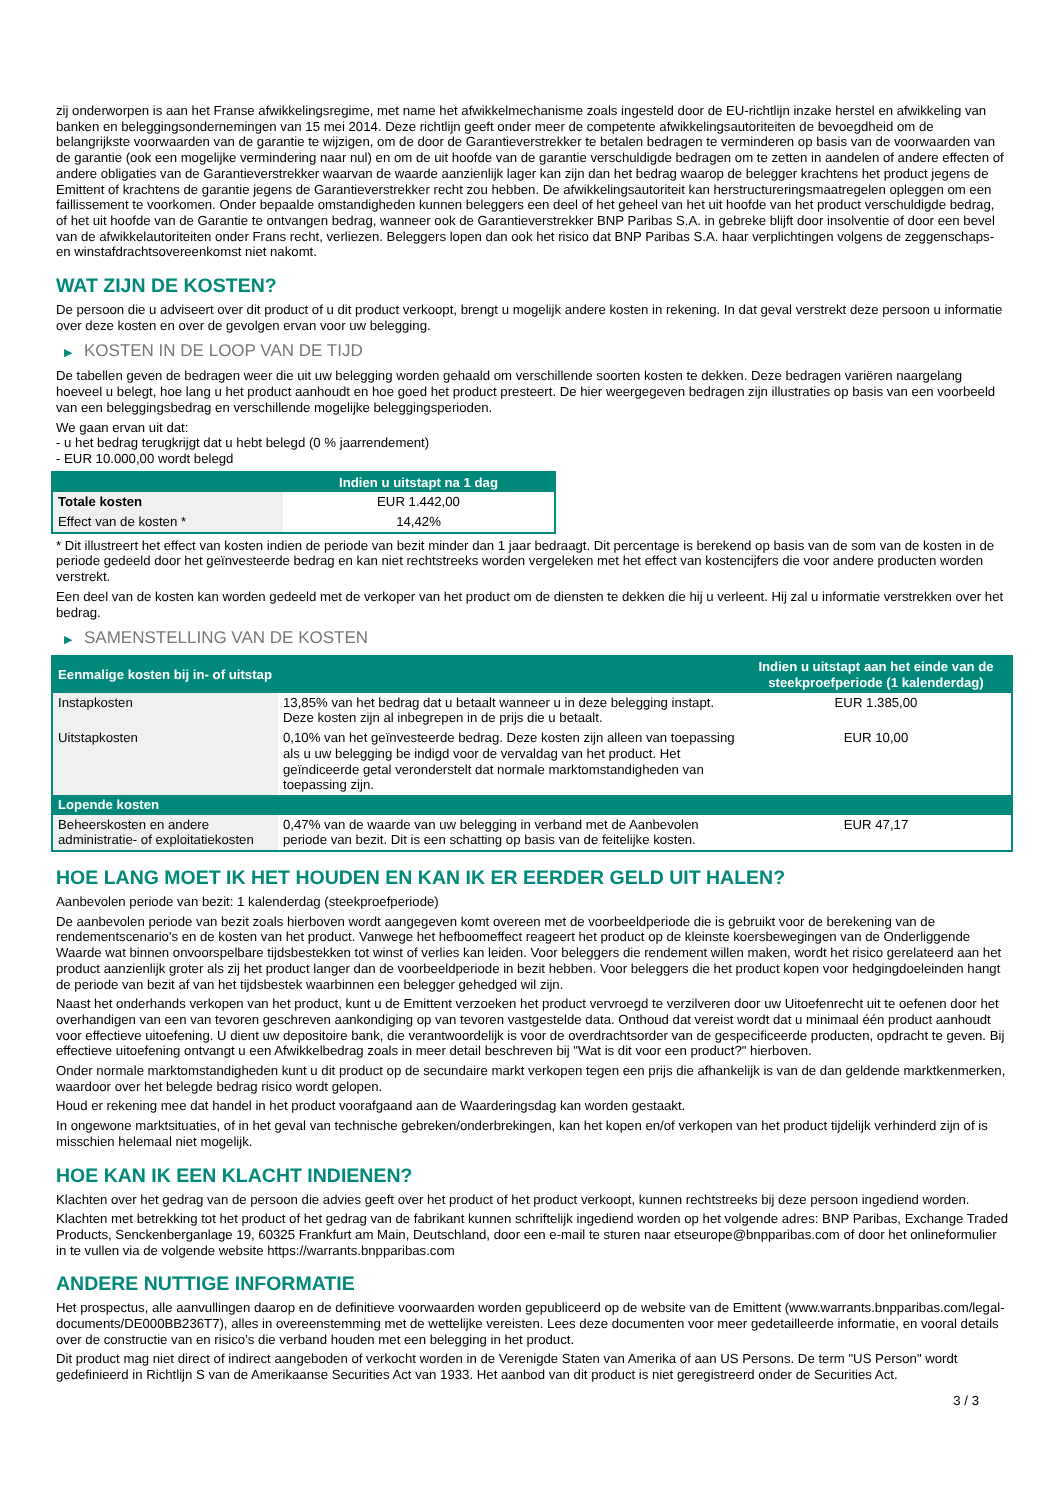zij onderworpen is aan het Franse afwikkelingsregime, met name het afwikkelmechanisme zoals ingesteld door de EU-richtlijn inzake herstel en afwikkeling van banken en beleggingsondernemingen van 15 mei 2014. Deze richtlijn geeft onder meer de competente afwikkelingsautoriteiten de bevoegdheid om de belangrijkste voorwaarden van de garantie te wijzigen, om de door de Garantieverstrekker te betalen bedragen te verminderen op basis van de voorwaarden van de garantie (ook een mogelijke vermindering naar nul) en om de uit hoofde van de garantie verschuldigde bedragen om te zetten in aandelen of andere effecten of andere obligaties van de Garantieverstrekker waarvan de waarde aanzienlijk lager kan zijn dan het bedrag waarop de belegger krachtens het product jegens de Emittent of krachtens de garantie jegens de Garantieverstrekker recht zou hebben. De afwikkelingsautoriteit kan herstructureringsmaatregelen opleggen om een faillissement te voorkomen. Onder bepaalde omstandigheden kunnen beleggers een deel of het geheel van het uit hoofde van het product verschuldigde bedrag, of het uit hoofde van de Garantie te ontvangen bedrag, wanneer ook de Garantieverstrekker BNP Paribas S.A. in gebreke blijft door insolventie of door een bevel van de afwikkelautoriteiten onder Frans recht, verliezen. Beleggers lopen dan ook het risico dat BNP Paribas S.A. haar verplichtingen volgens de zeggenschaps- en winstafdrachtsovereenkomst niet nakomt.
WAT ZIJN DE KOSTEN?
De persoon die u adviseert over dit product of u dit product verkoopt, brengt u mogelijk andere kosten in rekening. In dat geval verstrekt deze persoon u informatie over deze kosten en over de gevolgen ervan voor uw belegging.
▶ KOSTEN IN DE LOOP VAN DE TIJD
De tabellen geven de bedragen weer die uit uw belegging worden gehaald om verschillende soorten kosten te dekken. Deze bedragen variëren naargelang hoeveel u belegt, hoe lang u het product aanhoudt en hoe goed het product presteert. De hier weergegeven bedragen zijn illustraties op basis van een voorbeeld van een beleggingsbedrag en verschillende mogelijke beleggingsperioden.
We gaan ervan uit dat:
- u het bedrag terugkrijgt dat u hebt belegd (0 % jaarrendement)
- EUR 10.000,00 wordt belegd
| | Indien u uitstapt na 1 dag |
| --- | --- |
| Totale kosten | EUR 1.442,00 |
| Effect van de kosten * | 14,42% |
* Dit illustreert het effect van kosten indien de periode van bezit minder dan 1 jaar bedraagt. Dit percentage is berekend op basis van de som van de kosten in de periode gedeeld door het geïnvesteerde bedrag en kan niet rechtstreeks worden vergeleken met het effect van kostencijfers die voor andere producten worden verstrekt.
Een deel van de kosten kan worden gedeeld met de verkoper van het product om de diensten te dekken die hij u verleent. Hij zal u informatie verstrekken over het bedrag.
▶ SAMENSTELLING VAN DE KOSTEN
| Eenmalige kosten bij in- of uitstap | | Indien u uitstapt aan het einde van de steekproefperiode (1 kalenderdag) |
| --- | --- | --- |
| Instapkosten | 13,85% van het bedrag dat u betaalt wanneer u in deze belegging instapt. Deze kosten zijn al inbegrepen in de prijs die u betaalt. | EUR 1.385,00 |
| Uitstapkosten | 0,10% van het geïnvesteerde bedrag. Deze kosten zijn alleen van toepassing als u uw belegging be indigd voor de vervaldag van het product. Het geïndiceerde getal veronderstelt dat normale marktomstandigheden van toepassing zijn. | EUR 10,00 |
| Lopende kosten | | |
| Beheerskosten en andere administratie- of exploitatiekosten | 0,47% van de waarde van uw belegging in verband met de Aanbevolen periode van bezit. Dit is een schatting op basis van de feitelijke kosten. | EUR 47,17 |
HOE LANG MOET IK HET HOUDEN EN KAN IK ER EERDER GELD UIT HALEN?
Aanbevolen periode van bezit: 1 kalenderdag (steekproefperiode)
De aanbevolen periode van bezit zoals hierboven wordt aangegeven komt overeen met de voorbeeldperiode die is gebruikt voor de berekening van de rendementscenario's en de kosten van het product. Vanwege het hefboomeffect reageert het product op de kleinste koersbewegingen van de Onderliggende Waarde wat binnen onvoorspelbare tijdsbestekken tot winst of verlies kan leiden. Voor beleggers die rendement willen maken, wordt het risico gerelateerd aan het product aanzienlijk groter als zij het product langer dan de voorbeeldperiode in bezit hebben. Voor beleggers die het product kopen voor hedgingdoeleinden hangt de periode van bezit af van het tijdsbestek waarbinnen een belegger gehedged wil zijn.
Naast het onderhands verkopen van het product, kunt u de Emittent verzoeken het product vervroegd te verzilveren door uw Uitoefenrecht uit te oefenen door het overhandigen van een van tevoren geschreven aankondiging op van tevoren vastgestelde data. Onthoud dat vereist wordt dat u minimaal één product aanhoudt voor effectieve uitoefening. U dient uw depositoire bank, die verantwoordelijk is voor de overdrachtsorder van de gespecificeerde producten, opdracht te geven. Bij effectieve uitoefening ontvangt u een Afwikkelbedrag zoals in meer detail beschreven bij "Wat is dit voor een product?" hierboven.
Onder normale marktomstandigheden kunt u dit product op de secundaire markt verkopen tegen een prijs die afhankelijk is van de dan geldende marktkenmerken, waardoor over het belegde bedrag risico wordt gelopen.
Houd er rekening mee dat handel in het product voorafgaand aan de Waarderingsdag kan worden gestaakt.
In ongewone marktsituaties, of in het geval van technische gebreken/onderbrekingen, kan het kopen en/of verkopen van het product tijdelijk verhinderd zijn of is misschien helemaal niet mogelijk.
HOE KAN IK EEN KLACHT INDIENEN?
Klachten over het gedrag van de persoon die advies geeft over het product of het product verkoopt, kunnen rechtstreeks bij deze persoon ingediend worden.
Klachten met betrekking tot het product of het gedrag van de fabrikant kunnen schriftelijk ingediend worden op het volgende adres: BNP Paribas, Exchange Traded Products, Senckenberganlage 19, 60325 Frankfurt am Main, Deutschland, door een e-mail te sturen naar etseurope@bnpparibas.com of door het onlineformulier in te vullen via de volgende website https://warrants.bnpparibas.com
ANDERE NUTTIGE INFORMATIE
Het prospectus, alle aanvullingen daarop en de definitieve voorwaarden worden gepubliceerd op de website van de Emittent (www.warrants.bnpparibas.com/legal-documents/DE000BB236T7), alles in overeenstemming met de wettelijke vereisten. Lees deze documenten voor meer gedetailleerde informatie, en vooral details over de constructie van en risico’s die verband houden met een belegging in het product.
Dit product mag niet direct of indirect aangeboden of verkocht worden in de Verenigde Staten van Amerika of aan US Persons. De term "US Person" wordt gedefinieerd in Richtlijn S van de Amerikaanse Securities Act van 1933. Het aanbod van dit product is niet geregistreerd onder de Securities Act.
3 / 3